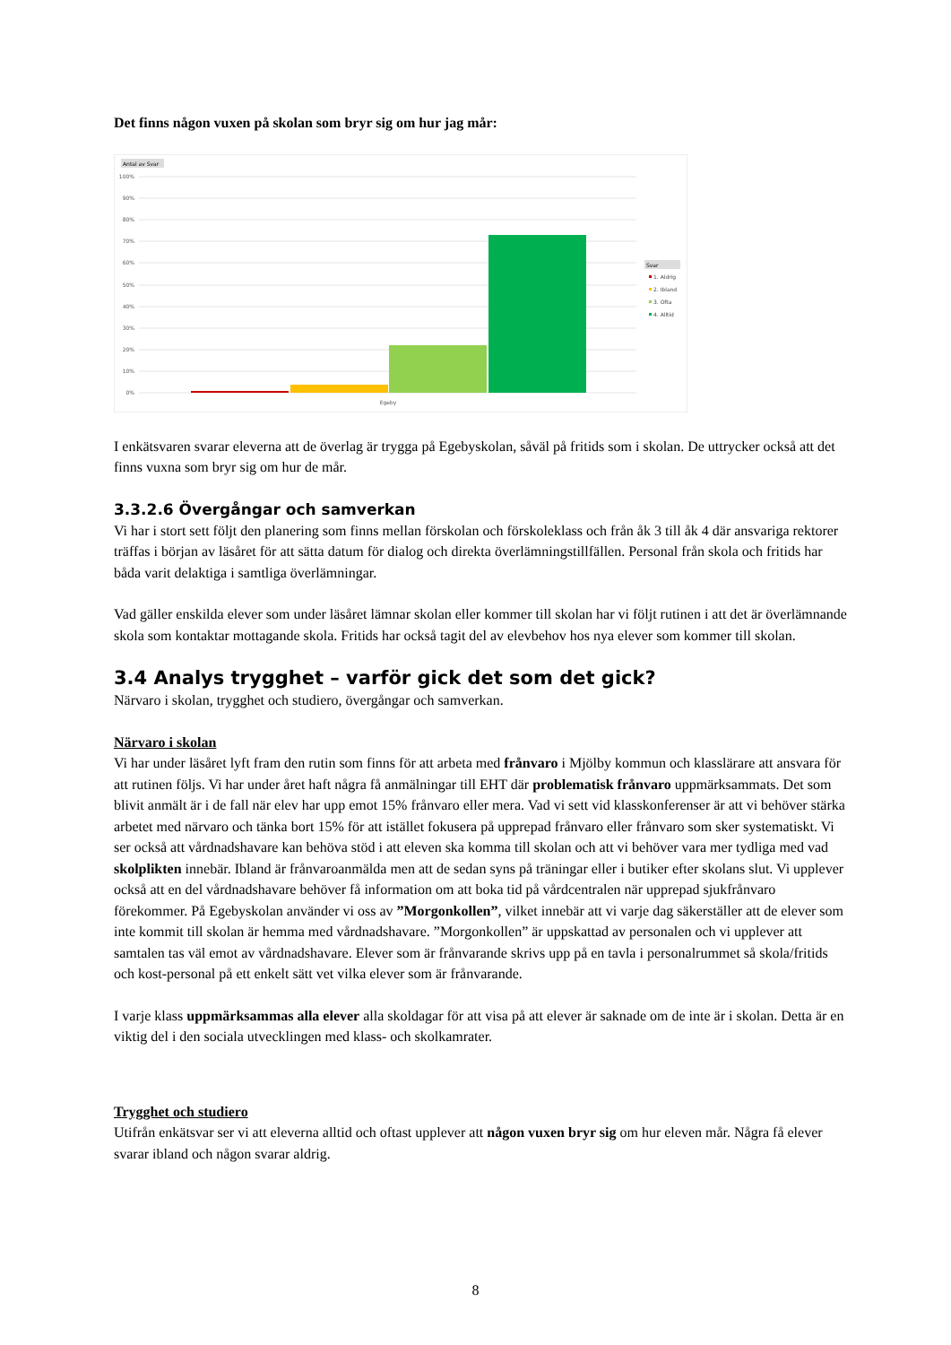Det finns någon vuxen på skolan som bryr sig om hur jag mår:
Antal av Svar
100%
90%
80%
70%
60%
50%
40%
30%
20%
10%
0%
Egeby
Svar
1. Aldrig
2. Ibland
3. Ofta
4. Alltid
I enkätsvaren svarar eleverna att de överlag är trygga på Egebyskolan, såväl på fritids som i skolan. De uttrycker också att det finns vuxna som bryr sig om hur de mår.
3.3.2.6 Övergångar och samverkan
Vi har i stort sett följt den planering som finns mellan förskolan och förskoleklass och från åk 3 till åk 4 där ansvariga rektorer träffas i början av läsåret för att sätta datum för dialog och direkta överlämningstillfällen. Personal från skola och fritids har båda varit delaktiga i samtliga överlämningar.
Vad gäller enskilda elever som under läsåret lämnar skolan eller kommer till skolan har vi följt rutinen i att det är överlämnande skola som kontaktar mottagande skola. Fritids har också tagit del av elevbehov hos nya elever som kommer till skolan.
3.4 Analys trygghet – varför gick det som det gick?
Närvaro i skolan, trygghet och studiero, övergångar och samverkan.
Närvaro i skolan
Vi har under läsåret lyft fram den rutin som finns för att arbeta med frånvaro i Mjölby kommun och klasslärare att ansvara för att rutinen följs. Vi har under året haft några få anmälningar till EHT där problematisk frånvaro uppmärksammats. Det som blivit anmält är i de fall när elev har upp emot 15% frånvaro eller mera. Vad vi sett vid klasskonferenser är att vi behöver stärka arbetet med närvaro och tänka bort 15% för att istället fokusera på upprepad frånvaro eller frånvaro som sker systematiskt. Vi ser också att vårdnadshavare kan behöva stöd i att eleven ska komma till skolan och att vi behöver vara mer tydliga med vad skolplikten innebär. Ibland är frånvaroanmälda men att de sedan syns på träningar eller i butiker efter skolans slut. Vi upplever också att en del vårdnadshavare behöver få information om att boka tid på vårdcentralen när upprepad sjukfrånvaro förekommer. På Egebyskolan använder vi oss av ”Morgonkollen”, vilket innebär att vi varje dag säkerställer att de elever som inte kommit till skolan är hemma med vårdnadshavare. ”Morgonkollen” är uppskattad av personalen och vi upplever att samtalen tas väl emot av vårdnadshavare. Elever som är frånvarande skrivs upp på en tavla i personalrummet så skola/fritids och kost-personal på ett enkelt sätt vet vilka elever som är frånvarande.
I varje klass uppmärksammas alla elever alla skoldagar för att visa på att elever är saknade om de inte är i skolan. Detta är en viktig del i den sociala utvecklingen med klass- och skolkamrater.
Trygghet och studiero
Utifrån enkätsvar ser vi att eleverna alltid och oftast upplever att någon vuxen bryr sig om hur eleven mår. Några få elever svarar ibland och någon svarar aldrig.
8